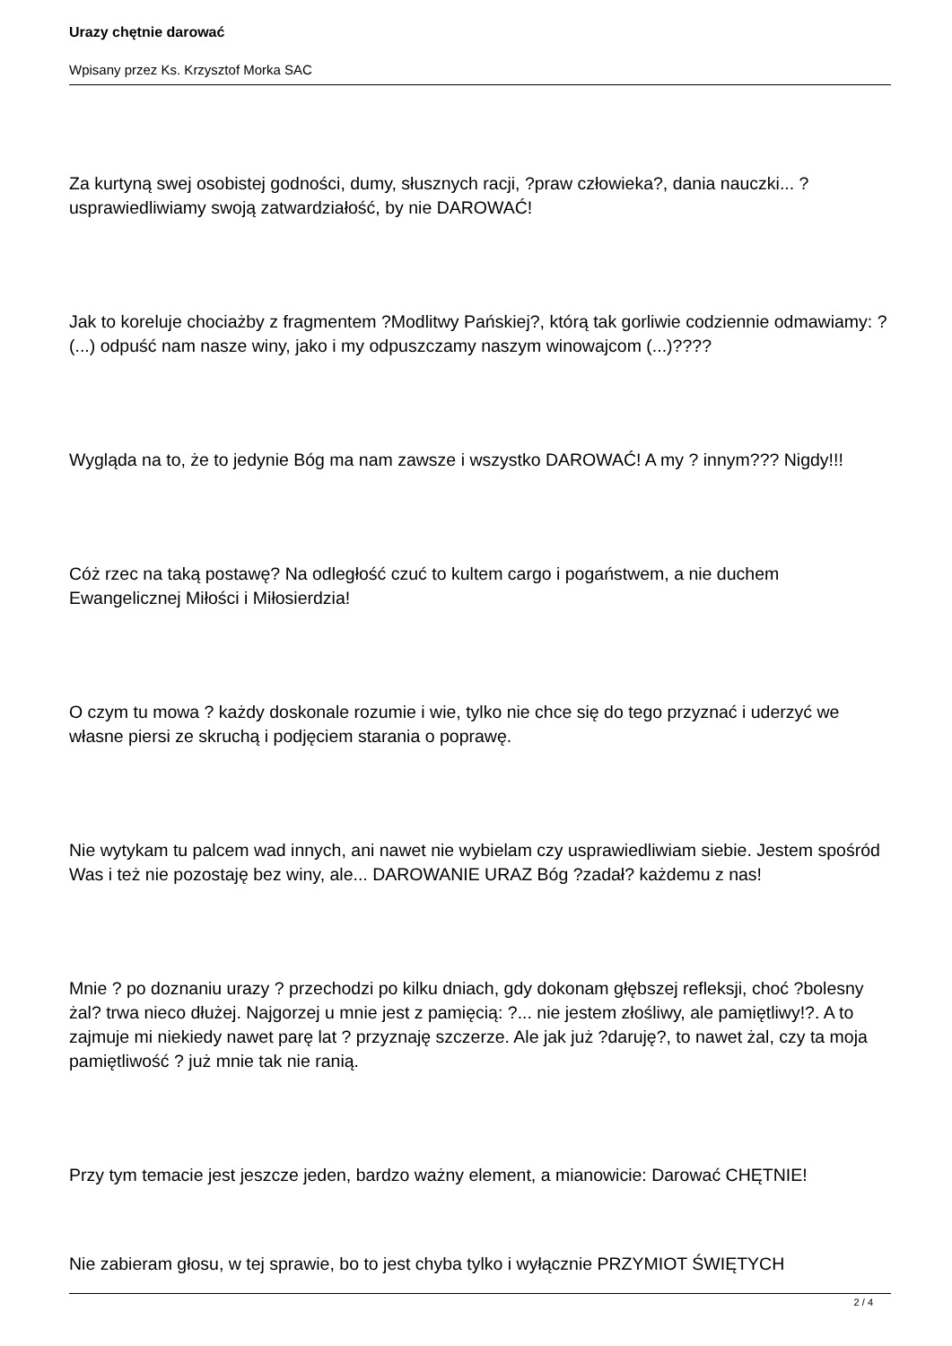Urazy chętnie darować
Wpisany przez Ks. Krzysztof Morka SAC
Za kurtyną swej osobistej godności, dumy, słusznych racji, ?praw człowieka?, dania nauczki... ? usprawiedliwiamy swoją zatwardziałość, by nie DAROWAĆ!
Jak to koreluje chociażby z fragmentem ?Modlitwy Pańskiej?, którą tak gorliwie codziennie odmawiamy: ?(...) odpuść nam nasze winy, jako i my odpuszczamy naszym winowajcom (...)????
Wygląda na to, że to jedynie Bóg ma nam zawsze i wszystko DAROWAĆ! A my ? innym??? Nigdy!!!
Cóż rzec na taką postawę? Na odległość czuć to kultem cargo i pogaństwem, a nie duchem Ewangelicznej Miłości i Miłosierdzia!
O czym tu mowa ? każdy doskonale rozumie i wie, tylko nie chce się do tego przyznać i uderzyć we własne piersi ze skruchą i podjęciem starania o poprawę.
Nie wytykam tu palcem wad innych, ani nawet nie wybielam czy usprawiedliwiam siebie. Jestem spośród Was i też nie pozostaję bez winy, ale... DAROWANIE URAZ Bóg ?zadał? każdemu z nas!
Mnie ? po doznaniu urazy ? przechodzi po kilku dniach, gdy dokonam głębszej refleksji, choć ?bolesny żal? trwa nieco dłużej. Najgorzej u mnie jest z pamięcią: ?... nie jestem złośliwy, ale pamiętliwy!?. A to zajmuje mi niekiedy nawet parę lat ? przyznaję szczerze. Ale jak już ?daruję?, to nawet żal, czy ta moja pamiętliwość ? już mnie tak nie ranią.
Przy tym temacie jest jeszcze jeden, bardzo ważny element, a mianowicie: Darować CHĘTNIE!
Nie zabieram głosu, w tej sprawie, bo to jest chyba tylko i wyłącznie PRZYMIOT ŚWIĘTYCH
2 / 4